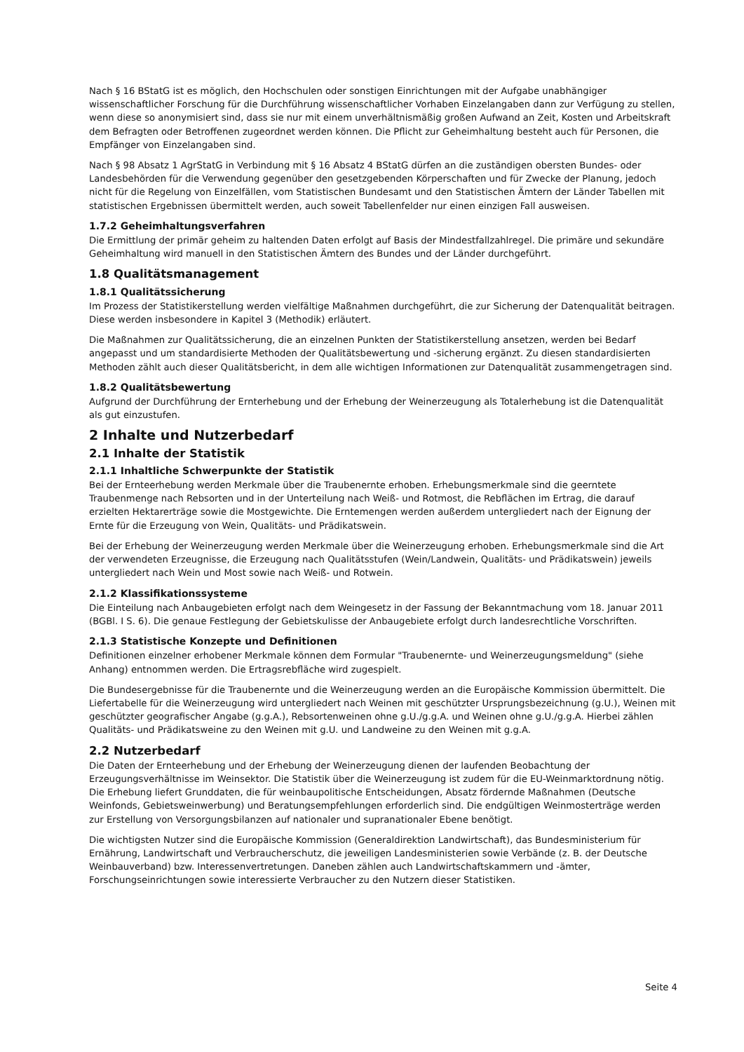Nach § 16 BStatG ist es möglich, den Hochschulen oder sonstigen Einrichtungen mit der Aufgabe unabhängiger wissenschaftlicher Forschung für die Durchführung wissenschaftlicher Vorhaben Einzelangaben dann zur Verfügung zu stellen, wenn diese so anonymisiert sind, dass sie nur mit einem unverhältnismäßig großen Aufwand an Zeit, Kosten und Arbeitskraft dem Befragten oder Betroffenen zugeordnet werden können. Die Pflicht zur Geheimhaltung besteht auch für Personen, die Empfänger von Einzelangaben sind.
Nach § 98 Absatz 1 AgrStatG in Verbindung mit § 16 Absatz 4 BStatG dürfen an die zuständigen obersten Bundes- oder Landesbehörden für die Verwendung gegenüber den gesetzgebenden Körperschaften und für Zwecke der Planung, jedoch nicht für die Regelung von Einzelfällen, vom Statistischen Bundesamt und den Statistischen Ämtern der Länder Tabellen mit statistischen Ergebnissen übermittelt werden, auch soweit Tabellenfelder nur einen einzigen Fall ausweisen.
1.7.2 Geheimhaltungsverfahren
Die Ermittlung der primär geheim zu haltenden Daten erfolgt auf Basis der Mindestfallzahlregel. Die primäre und sekundäre Geheimhaltung wird manuell in den Statistischen Ämtern des Bundes und der Länder durchgeführt.
1.8 Qualitätsmanagement
1.8.1 Qualitätssicherung
Im Prozess der Statistikerstellung werden vielfältige Maßnahmen durchgeführt, die zur Sicherung der Datenqualität beitragen. Diese werden insbesondere in Kapitel 3 (Methodik) erläutert.
Die Maßnahmen zur Qualitätssicherung, die an einzelnen Punkten der Statistikerstellung ansetzen, werden bei Bedarf angepasst und um standardisierte Methoden der Qualitätsbewertung und -sicherung ergänzt. Zu diesen standardisierten Methoden zählt auch dieser Qualitätsbericht, in dem alle wichtigen Informationen zur Datenqualität zusammengetragen sind.
1.8.2 Qualitätsbewertung
Aufgrund der Durchführung der Ernterhebung und der Erhebung der Weinerzeugung als Totalerhebung ist die Datenqualität als gut einzustufen.
2 Inhalte und Nutzerbedarf
2.1 Inhalte der Statistik
2.1.1 Inhaltliche Schwerpunkte der Statistik
Bei der Ernteerhebung werden Merkmale über die Traubenernte erhoben. Erhebungsmerkmale sind die geerntete Traubenmenge nach Rebsorten und in der Unterteilung nach Weiß- und Rotmost, die Rebflächen im Ertrag, die darauf erzielten Hektarerträge sowie die Mostgewichte. Die Erntemengen werden außerdem untergliedert nach der Eignung der Ernte für die Erzeugung von Wein, Qualitäts- und Prädikatswein.
Bei der Erhebung der Weinerzeugung werden Merkmale über die Weinerzeugung erhoben. Erhebungsmerkmale sind die Art der verwendeten Erzeugnisse, die Erzeugung nach Qualitätsstufen (Wein/Landwein, Qualitäts- und Prädikatswein) jeweils untergliedert nach Wein und Most sowie nach Weiß- und Rotwein.
2.1.2 Klassifikationssysteme
Die Einteilung nach Anbaugebieten erfolgt nach dem Weingesetz in der Fassung der Bekanntmachung vom 18. Januar 2011 (BGBl. I S. 6). Die genaue Festlegung der Gebietskulisse der Anbaugebiete erfolgt durch landesrechtliche Vorschriften.
2.1.3 Statistische Konzepte und Definitionen
Definitionen einzelner erhobener Merkmale können dem Formular "Traubenernte- und Weinerzeugungsmeldung" (siehe Anhang) entnommen werden. Die Ertragsrebfläche wird zugespielt.
Die Bundesergebnisse für die Traubenernte und die Weinerzeugung werden an die Europäische Kommission übermittelt. Die Liefertabelle für die Weinerzeugung wird untergliedert nach Weinen mit geschützter Ursprungsbezeichnung (g.U.), Weinen mit geschützter geografischer Angabe (g.g.A.), Rebsortenweinen ohne g.U./g.g.A. und Weinen ohne g.U./g.g.A. Hierbei zählen Qualitäts- und Prädikatsweine zu den Weinen mit g.U. und Landweine zu den Weinen mit g.g.A.
2.2 Nutzerbedarf
Die Daten der Ernteerhebung und der Erhebung der Weinerzeugung dienen der laufenden Beobachtung der Erzeugungsverhältnisse im Weinsektor. Die Statistik über die Weinerzeugung ist zudem für die EU-Weinmarktordnung nötig. Die Erhebung liefert Grunddaten, die für weinbaupolitische Entscheidungen, Absatz fördernde Maßnahmen (Deutsche Weinfonds, Gebietsweinwerbung) und Beratungsempfehlungen erforderlich sind. Die endgültigen Weinmosterträge werden zur Erstellung von Versorgungsbilanzen auf nationaler und supranationaler Ebene benötigt.
Die wichtigsten Nutzer sind die Europäische Kommission (Generaldirektion Landwirtschaft), das Bundesministerium für Ernährung, Landwirtschaft und Verbraucherschutz, die jeweiligen Landesministerien sowie Verbände (z. B. der Deutsche Weinbauverband) bzw. Interessenvertretungen. Daneben zählen auch Landwirtschaftskammern und -ämter, Forschungseinrichtungen sowie interessierte Verbraucher zu den Nutzern dieser Statistiken.
Seite 4